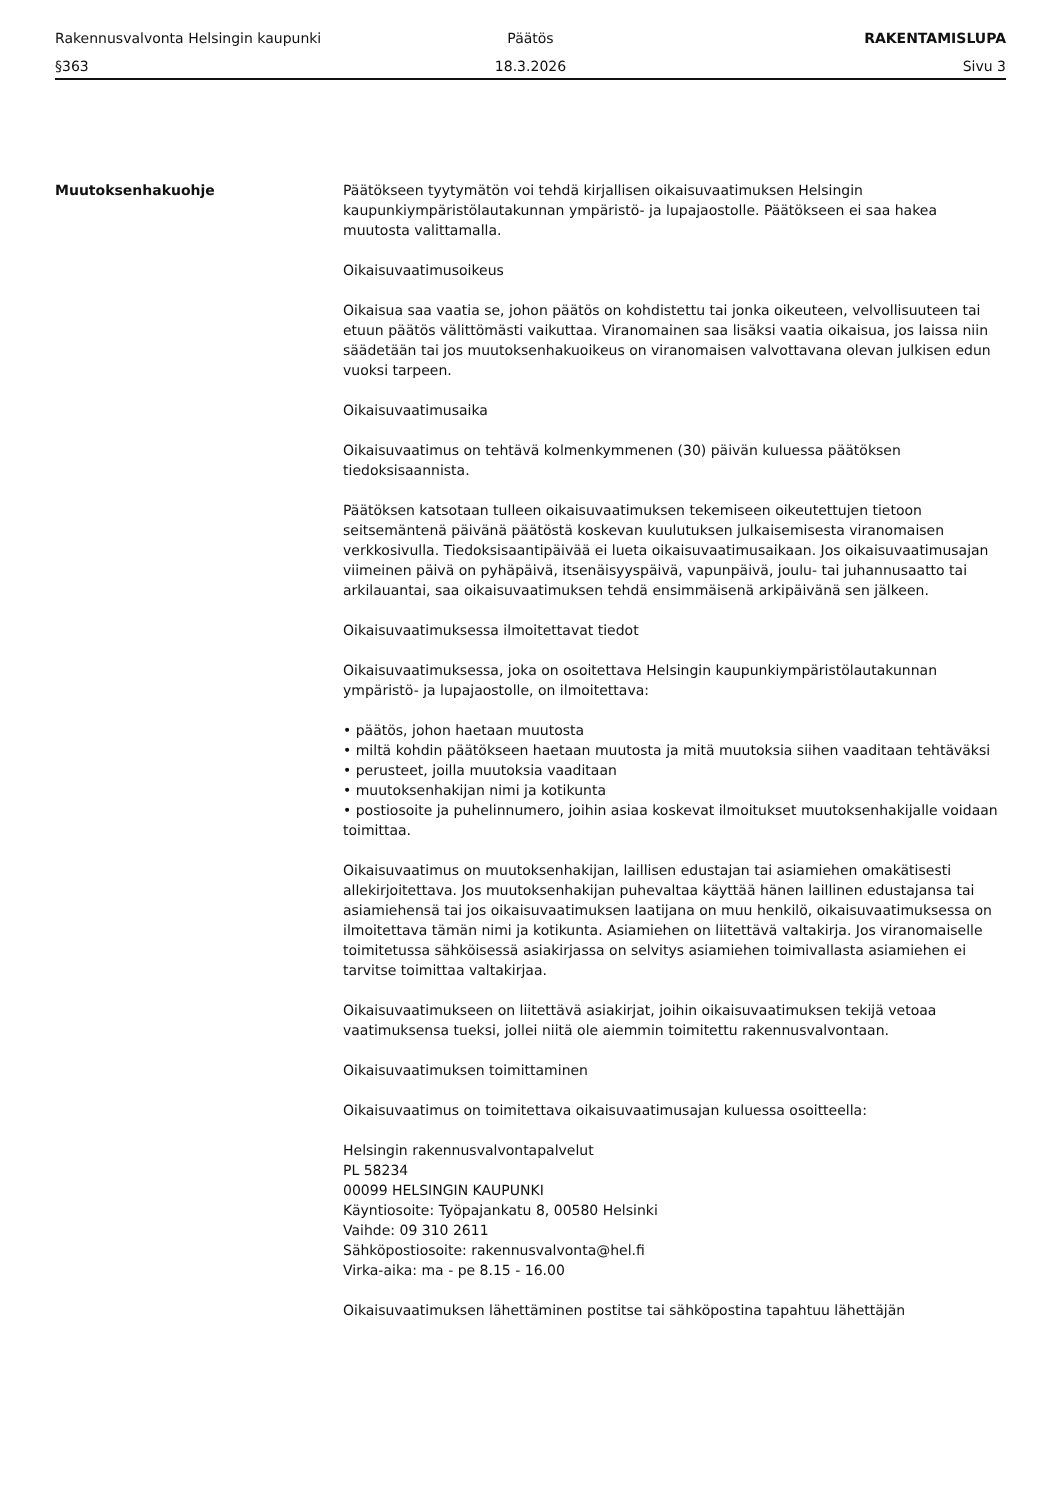Rakennusvalvonta Helsingin kaupunki Päätös RAKENTAMISLUPA
§363 18.3.2026 Sivu 3
Muutoksenhakuohje Päätökseen tyytymätön voi tehdä kirjallisen oikaisuvaatimuksen Helsingin kaupunkiympäristölautakunnan ympäristö- ja lupajaostolle. Päätökseen ei saa hakea muutosta valittamalla.
Oikaisuvaatimusoikeus
Oikaisua saa vaatia se, johon päätös on kohdistettu tai jonka oikeuteen, velvollisuuteen tai etuun päätös välittömästi vaikuttaa. Viranomainen saa lisäksi vaatia oikaisua, jos laissa niin säädetään tai jos muutoksenhakuoikeus on viranomaisen valvottavana olevan julkisen edun vuoksi tarpeen.
Oikaisuvaatimusaika
Oikaisuvaatimus on tehtävä kolmenkymmenen (30) päivän kuluessa päätöksen tiedoksisaannista.
Päätöksen katsotaan tulleen oikaisuvaatimuksen tekemiseen oikeutettujen tietoon seitsemäntenä päivänä päätöstä koskevan kuulutuksen julkaisemisesta viranomaisen verkkosivulla. Tiedoksisaantipäivää ei lueta oikaisuvaatimusaikaan. Jos oikaisuvaatimusajan viimeinen päivä on pyhäpäivä, itsenäisyyspäivä, vapunpäivä, joulu- tai juhannusaatto tai arkilauantai, saa oikaisuvaatimuksen tehdä ensimmäisenä arkipäivänä sen jälkeen.
Oikaisuvaatimuksessa ilmoitettavat tiedot
Oikaisuvaatimuksessa, joka on osoitettava Helsingin kaupunkiympäristölautakunnan ympäristö- ja lupajaostolle, on ilmoitettava:
• päätös, johon haetaan muutosta
• miltä kohdin päätökseen haetaan muutosta ja mitä muutoksia siihen vaaditaan tehtäväksi
• perusteet, joilla muutoksia vaaditaan
• muutoksenhakijan nimi ja kotikunta
• postiosoite ja puhelinnumero, joihin asiaa koskevat ilmoitukset muutoksenhakijalle voidaan toimittaa.
Oikaisuvaatimus on muutoksenhakijan, laillisen edustajan tai asiamiehen omakätisesti allekirjoitettava. Jos muutoksenhakijan puhevaltaa käyttää hänen laillinen edustajansa tai asiamiehensä tai jos oikaisuvaatimuksen laatijana on muu henkilö, oikaisuvaatimuksessa on ilmoitettava tämän nimi ja kotikunta. Asiamiehen on liitettävä valtakirja. Jos viranomaiselle toimitetussa sähköisessä asiakirjassa on selvitys asiamiehen toimivallasta asiamiehen ei tarvitse toimittaa valtakirjaa.
Oikaisuvaatimukseen on liitettävä asiakirjat, joihin oikaisuvaatimuksen tekijä vetoaa vaatimuksensa tueksi, jollei niitä ole aiemmin toimitettu rakennusvalvontaan.
Oikaisuvaatimuksen toimittaminen
Oikaisuvaatimus on toimitettava oikaisuvaatimusajan kuluessa osoitteella:
Helsingin rakennusvalvontapalvelut
PL 58234
00099 HELSINGIN KAUPUNKI
Käyntiosoite: Työpajankatu 8, 00580 Helsinki
Vaihde: 09 310 2611
Sähköpostiosoite: rakennusvalvonta@hel.fi
Virka-aika: ma - pe 8.15 - 16.00
Oikaisuvaatimuksen lähettäminen postitse tai sähköpostina tapahtuu lähettäjän